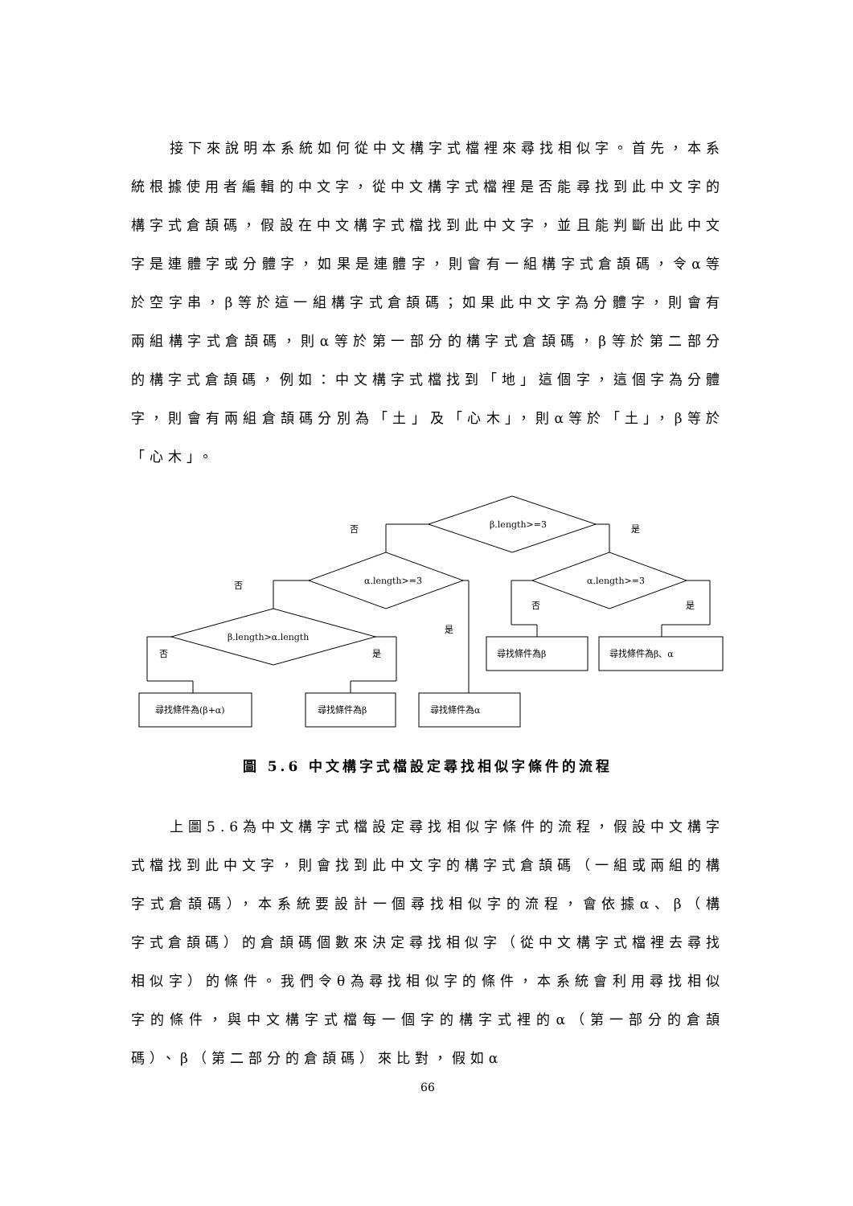接下來說明本系統如何從中文構字式檔裡來尋找相似字。首先，本系統根據使用者編輯的中文字，從中文構字式檔裡是否能尋找到此中文字的構字式倉頡碼，假設在中文構字式檔找到此中文字，並且能判斷出此中文字是連體字或分體字，如果是連體字，則會有一組構字式倉頡碼，令α等於空字串，β等於這一組構字式倉頡碼；如果此中文字為分體字，則會有兩組構字式倉頡碼，則α等於第一部分的構字式倉頡碼，β等於第二部分的構字式倉頡碼，例如：中文構字式檔找到「地」這個字，這個字為分體字，則會有兩組倉頡碼分別為「土」及「心木」，則α等於「土」，β等於「心木」。
β.length>=3
α.length>=3
α.length>=3
β.length>α.length
否
是
否
是
否
是
否
是
尋找條件為(β+α)
尋找條件為β
尋找條件為α
尋找條件為β
尋找條件為β、α
圖 5.6 中文構字式檔設定尋找相似字條件的流程
上圖5.6為中文構字式檔設定尋找相似字條件的流程，假設中文構字式檔找到此中文字，則會找到此中文字的構字式倉頡碼（一組或兩組的構字式倉頡碼），本系統要設計一個尋找相似字的流程，會依據α、β（構字式倉頡碼）的倉頡碼個數來決定尋找相似字（從中文構字式檔裡去尋找相似字）的條件。我們令θ為尋找相似字的條件，本系統會利用尋找相似字的條件，與中文構字式檔每一個字的構字式裡的α（第一部分的倉頡碼）、β（第二部分的倉頡碼）來比對，假如α
66